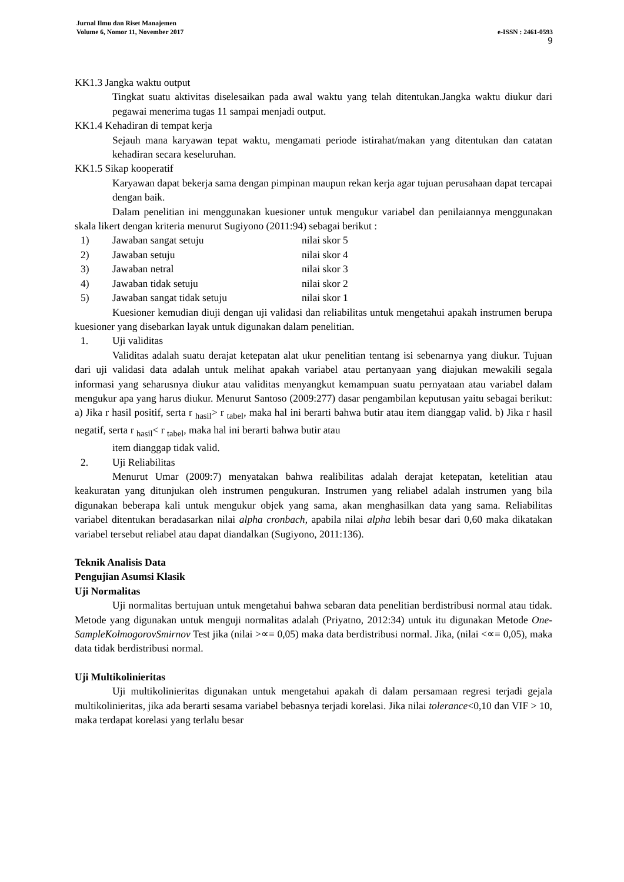Jurnal Ilmu dan Riset Manajemen
Volume 6, Nomor 11, November 2017 e-ISSN : 2461-0593
9
KK1.3 Jangka waktu output
Tingkat suatu aktivitas diselesaikan pada awal waktu yang telah ditentukan.Jangka waktu diukur dari pegawai menerima tugas 11 sampai menjadi output.
KK1.4 Kehadiran di tempat kerja
Sejauh mana karyawan tepat waktu, mengamati periode istirahat/makan yang ditentukan dan catatan kehadiran secara keseluruhan.
KK1.5 Sikap kooperatif
Karyawan dapat bekerja sama dengan pimpinan maupun rekan kerja agar tujuan perusahaan dapat tercapai dengan baik.
Dalam penelitian ini menggunakan kuesioner untuk mengukur variabel dan penilaiannya menggunakan skala likert dengan kriteria menurut Sugiyono (2011:94) sebagai berikut :
1) Jawaban sangat setuju nilai skor 5
2) Jawaban setuju nilai skor 4
3) Jawaban netral nilai skor 3
4) Jawaban tidak setuju nilai skor 2
5) Jawaban sangat tidak setuju nilai skor 1
Kuesioner kemudian diuji dengan uji validasi dan reliabilitas untuk mengetahui apakah instrumen berupa kuesioner yang disebarkan layak untuk digunakan dalam penelitian.
1. Uji validitas
Validitas adalah suatu derajat ketepatan alat ukur penelitian tentang isi sebenarnya yang diukur. Tujuan dari uji validasi data adalah untuk melihat apakah variabel atau pertanyaan yang diajukan mewakili segala informasi yang seharusnya diukur atau validitas menyangkut kemampuan suatu pernyataan atau variabel dalam mengukur apa yang harus diukur. Menurut Santoso (2009:277) dasar pengambilan keputusan yaitu sebagai berikut: a) Jika r hasil positif, serta r <sub>hasil</sub>> r <sub>tabel</sub>, maka hal ini berarti bahwa butir atau item dianggap valid. b) Jika r hasil negatif, serta r <sub>hasil</sub>< r <sub>tabel</sub>, maka hal ini berarti bahwa butir atau
item dianggap tidak valid.
2. Uji Reliabilitas
Menurut Umar (2009:7) menyatakan bahwa realibilitas adalah derajat ketepatan, ketelitian atau keakuratan yang ditunjukan oleh instrumen pengukuran. Instrumen yang reliabel adalah instrumen yang bila digunakan beberapa kali untuk mengukur objek yang sama, akan menghasilkan data yang sama. Reliabilitas variabel ditentukan beradasarkan nilai alpha cronbach, apabila nilai alpha lebih besar dari 0,60 maka dikatakan variabel tersebut reliabel atau dapat diandalkan (Sugiyono, 2011:136).
Teknik Analisis Data
Pengujian Asumsi Klasik
Uji Normalitas
Uji normalitas bertujuan untuk mengetahui bahwa sebaran data penelitian berdistribusi normal atau tidak. Metode yang digunakan untuk menguji normalitas adalah (Priyatno, 2012:34) untuk itu digunakan Metode One-SampleKolmogorovSmirnov Test jika (nilai >∝= 0,05) maka data berdistribusi normal. Jika, (nilai <∝= 0,05), maka data tidak berdistribusi normal.
Uji Multikolinieritas
Uji multikolinieritas digunakan untuk mengetahui apakah di dalam persamaan regresi terjadi gejala multikolinieritas, jika ada berarti sesama variabel bebasnya terjadi korelasi. Jika nilai tolerance<0,10 dan VIF > 10, maka terdapat korelasi yang terlalu besar